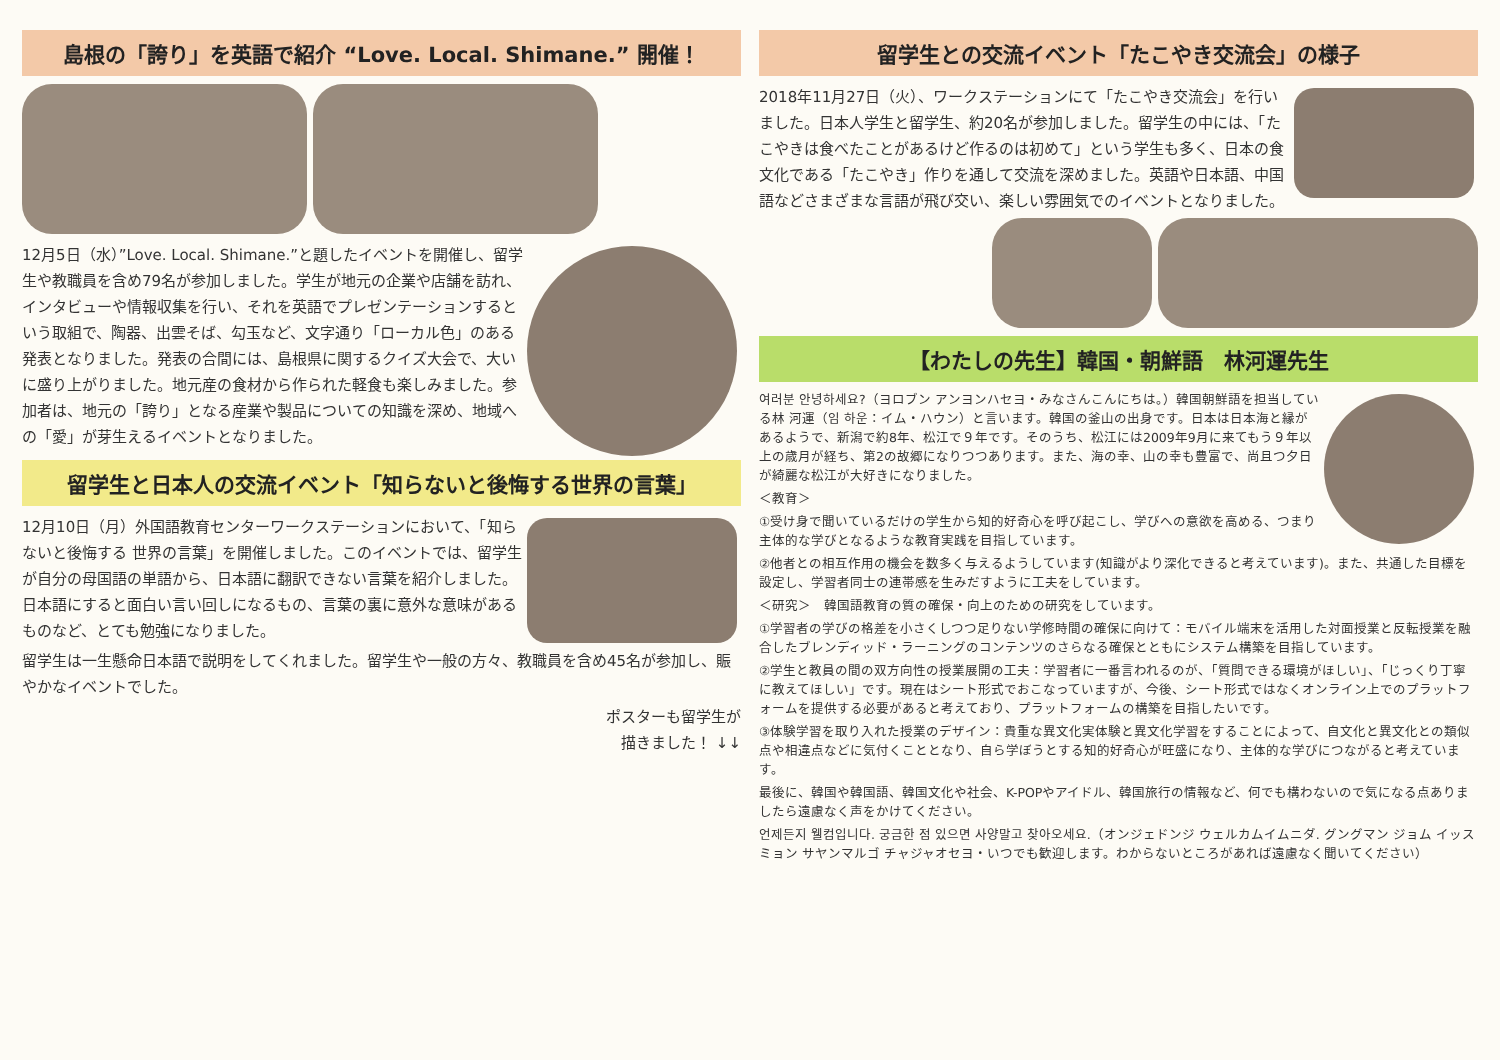島根の「誇り」を英語で紹介 “Love. Local. Shimane.” 開催！
12月5日（水）”Love. Local. Shimane.”と題したイベントを開催し、留学生や教職員を含め79名が参加しました。学生が地元の企業や店舗を訪れ、インタビューや情報収集を行い、それを英語でプレゼンテーションするという取組で、陶器、出雲そば、勾玉など、文字通り「ローカル色」のある発表となりました。発表の合間には、島根県に関するクイズ大会で、大いに盛り上がりました。地元産の食材から作られた軽食も楽しみました。参加者は、地元の「誇り」となる産業や製品についての知識を深め、地域への「愛」が芽生えるイベントとなりました。
留学生と日本人の交流イベント「知らないと後悔する世界の言葉」
12月10日（月）外国語教育センターワークステーションにおいて、「知らないと後悔する 世界の言葉」を開催しました。このイベントでは、留学生が自分の母国語の単語から、日本語に翻訳できない言葉を紹介しました。日本語にすると面白い言い回しになるもの、言葉の裏に意外な意味があるものなど、とても勉強になりました。
留学生は一生懸命日本語で説明をしてくれました。留学生や一般の方々、教職員を含め45名が参加し、賑やかなイベントでした。
ポスターも留学生が
描きました！ ↓↓
留学生との交流イベント「たこやき交流会」の様子
2018年11月27日（火）、ワークステーションにて「たこやき交流会」を行いました。日本人学生と留学生、約20名が参加しました。留学生の中には、「たこやきは食べたことがあるけど作るのは初めて」という学生も多く、日本の食文化である「たこやき」作りを通して交流を深めました。英語や日本語、中国語などさまざまな言語が飛び交い、楽しい雰囲気でのイベントとなりました。
【わたしの先生】韓国・朝鮮語　林河運先生
여러분 안녕하세요?（ヨロブン アンヨンハセヨ・みなさんこんにちは。）韓国朝鮮語を担当している林 河運（임 하운：イム・ハウン）と言います。韓国の釜山の出身です。日本は日本海と縁があるようで、新潟で約8年、松江で９年です。そのうち、松江には2009年9月に来てもう９年以上の歳月が経ち、第2の故郷になりつつあります。また、海の幸、山の幸も豊富で、尚且つ夕日が綺麗な松江が大好きになりました。
＜教育＞
①受け身で聞いているだけの学生から知的好奇心を呼び起こし、学びへの意欲を高める、つまり主体的な学びとなるような教育実践を目指しています。
②他者との相互作用の機会を数多く与えるようしています(知識がより深化できると考えています)。また、共通した目標を設定し、学習者同士の連帯感を生みだすように工夫をしています。
＜研究＞　韓国語教育の質の確保・向上のための研究をしています。
①学習者の学びの格差を小さくしつつ足りない学修時間の確保に向けて：モバイル端末を活用した対面授業と反転授業を融合したブレンディッド・ラーニングのコンテンツのさらなる確保とともにシステム構築を目指しています。
②学生と教員の間の双方向性の授業展開の工夫：学習者に一番言われるのが、「質問できる環境がほしい」、「じっくり丁寧に教えてほしい」です。現在はシート形式でおこなっていますが、今後、シート形式ではなくオンライン上でのプラットフォームを提供する必要があると考えており、プラットフォームの構築を目指したいです。
③体験学習を取り入れた授業のデザイン：貴重な異文化実体験と異文化学習をすることによって、自文化と異文化との類似点や相違点などに気付くこととなり、自ら学ぼうとする知的好奇心が旺盛になり、主体的な学びにつながると考えています。
最後に、韓国や韓国語、韓国文化や社会、K-POPやアイドル、韓国旅行の情報など、何でも構わないので気になる点ありましたら遠慮なく声をかけてください。
언제든지 웰컴입니다. 궁금한 점 있으면 사양말고 찾아오세요.（オンジェドンジ ウェルカムイムニダ. グングマン ジョム イッスミョン サヤンマルゴ チャジャオセヨ・いつでも歓迎します。わからないところがあれば遠慮なく聞いてください）